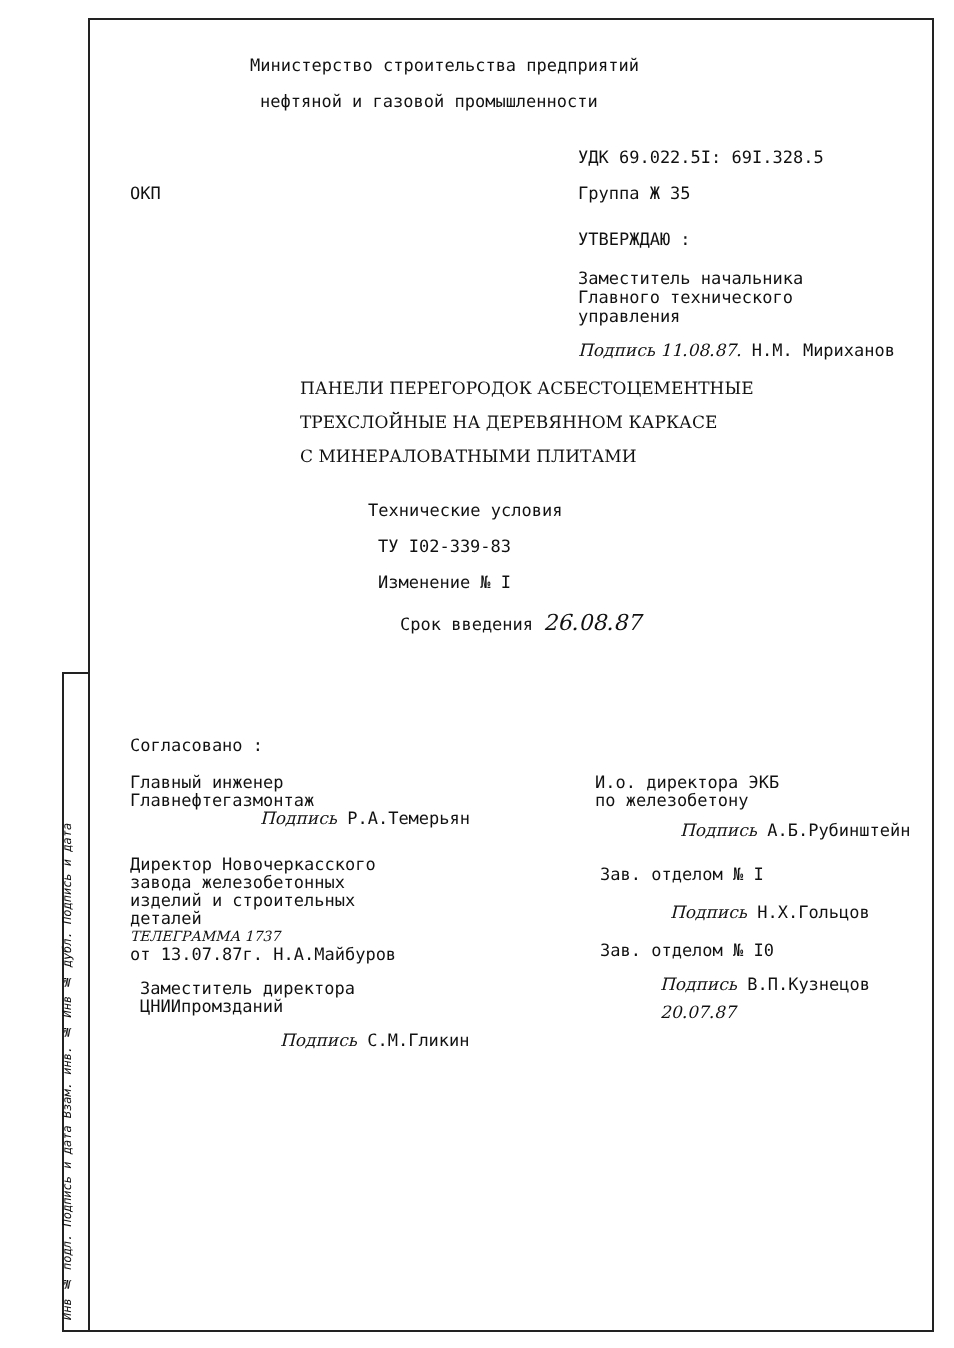Инв № подл. Подпись и дата Взам. инв. № Инв № дубл. Подпись и дата
Министерство строительства предприятий
нефтяной и газовой промышленности
УДК 69.022.5I: 69I.328.5
ОКП Группа Ж 35
УТВЕРЖДАЮ :
Заместитель начальника
Главного технического
управления
Подпись 11.08.87. Н.М. Мириханов
ПАНЕЛИ ПЕРЕГОРОДОК АСБЕСТОЦЕМЕНТНЫЕ
ТРЕХСЛОЙНЫЕ НА ДЕРЕВЯННОМ КАРКАСЕ
С МИНЕРАЛОВАТНЫМИ ПЛИТАМИ
Технические условия
ТУ I02-339-83
Изменение № I
Срок введения 26.08.87
Согласовано :
Главный инженер
Главнефтегазмонтаж
Подпись Р.А.Темерьян
Директор Новочеркасского
завода железобетонных
изделий и строительных
деталей
ТЕЛЕГРАММА 1737
от 13.07.87г. Н.А.Майбуров
Заместитель директора
ЦНИИпромзданий
Подпись С.М.Гликин
И.о. директора ЭКБ
по железобетону
Подпись А.Б.Рубинштейн
Зав. отделом № I
Подпись Н.Х.Гольцов
Зав. отделом № I0
Подпись В.П.Кузнецов
20.07.87